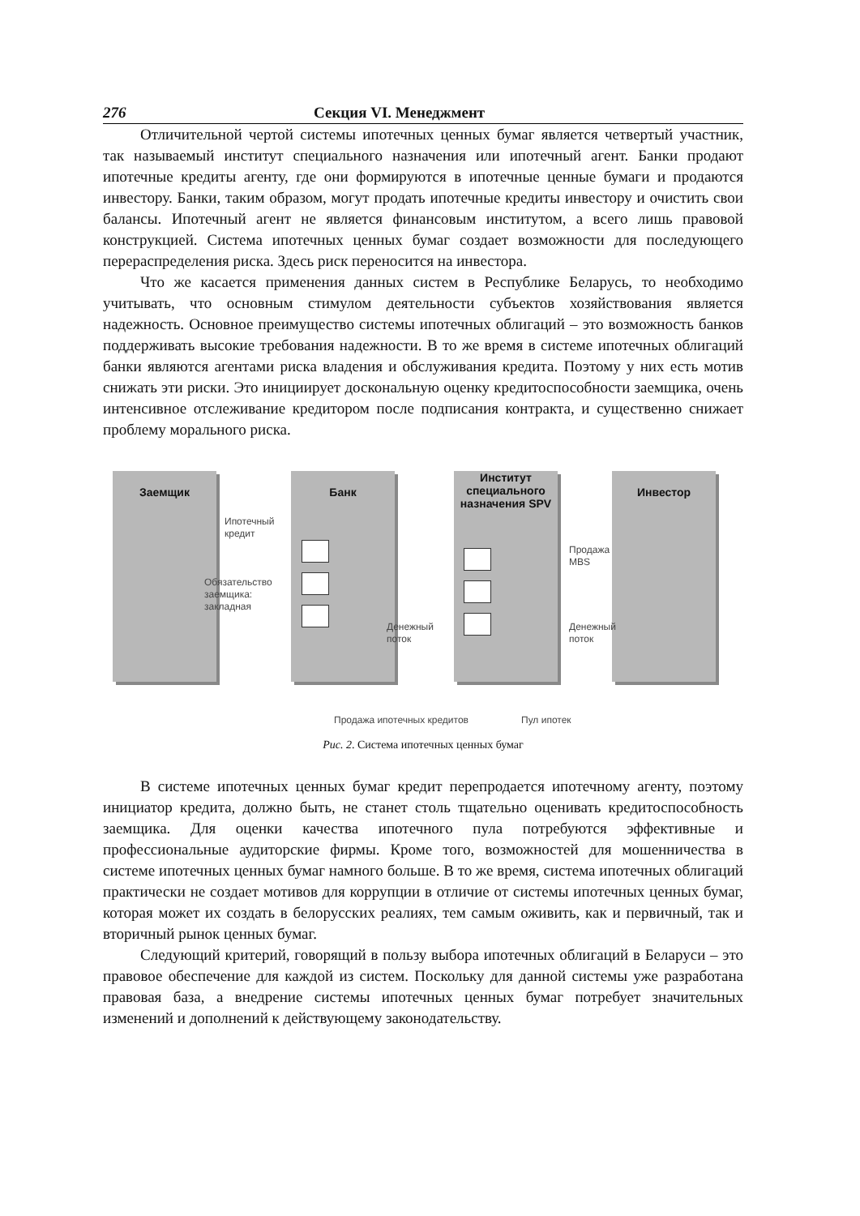276 Секция VI. Менеджмент
Отличительной чертой системы ипотечных ценных бумаг является четвертый участник, так называемый институт специального назначения или ипотечный агент. Банки продают ипотечные кредиты агенту, где они формируются в ипотечные ценные бумаги и продаются инвестору. Банки, таким образом, могут продать ипотечные кредиты инвестору и очистить свои балансы. Ипотечный агент не является финансовым институтом, а всего лишь правовой конструкцией. Система ипотечных ценных бумаг создает возможности для последующего перераспределения риска. Здесь риск переносится на инвестора.
Что же касается применения данных систем в Республике Беларусь, то необходимо учитывать, что основным стимулом деятельности субъектов хозяйствования является надежность. Основное преимущество системы ипотечных облигаций – это возможность банков поддерживать высокие требования надежности. В то же время в системе ипотечных облигаций банки являются агентами риска владения и обслуживания кредита. Поэтому у них есть мотив снижать эти риски. Это инициирует доскональную оценку кредитоспособности заемщика, очень интенсивное отслеживание кредитором после подписания контракта, и существенно снижает проблему морального риска.
Заемщик Банк
Институт специального назначения SPV
Инвестор
Ипотечный
кредит
Обязательство
заемщика:
закладная
Денежный
поток
Продажа
MBS
Денежный
поток
Продажа ипотечных кредитов Пул ипотек
Рис. 2. Система ипотечных ценных бумаг
В системе ипотечных ценных бумаг кредит перепродается ипотечному агенту, поэтому инициатор кредита, должно быть, не станет столь тщательно оценивать кредитоспособность заемщика. Для оценки качества ипотечного пула потребуются эффективные и профессиональные аудиторские фирмы. Кроме того, возможностей для мошенничества в системе ипотечных ценных бумаг намного больше. В то же время, система ипотечных облигаций практически не создает мотивов для коррупции в отличие от системы ипотечных ценных бумаг, которая может их создать в белорусских реалиях, тем самым оживить, как и первичный, так и вторичный рынок ценных бумаг.
Следующий критерий, говорящий в пользу выбора ипотечных облигаций в Беларуси – это правовое обеспечение для каждой из систем. Поскольку для данной системы уже разработана правовая база, а внедрение системы ипотечных ценных бумаг потребует значительных изменений и дополнений к действующему законодательству.